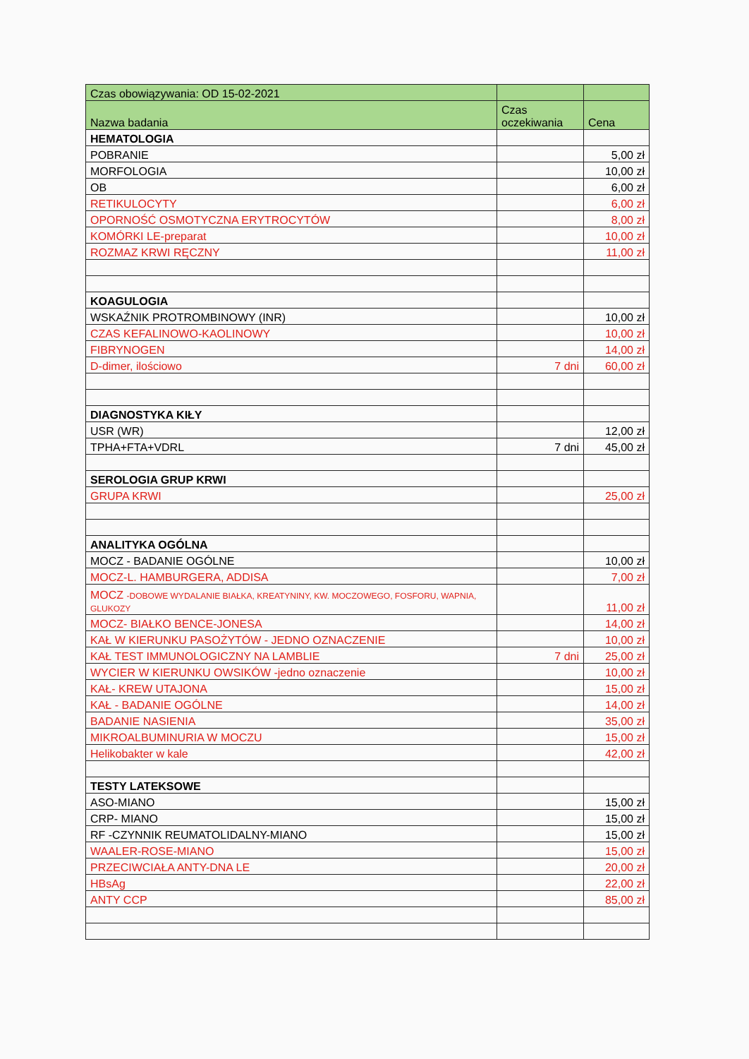| Czas obowiązywania: OD 15-02-2021 | | |
| --- | --- | --- |
| Nazwa badania | Czas oczekiwania | Cena |
| HEMATOLOGIA | | |
| POBRANIE | | 5,00 zł |
| MORFOLOGIA | | 10,00 zł |
| OB | | 6,00 zł |
| RETIKULOCYTY | | 6,00 zł |
| OPORNOŚĆ OSMOTYCZNA ERYTROCYTÓW | | 8,00 zł |
| KOMÓRKI LE-preparat | | 10,00 zł |
| ROZMAZ KRWI RĘCZNY | | 11,00 zł |
| KOAGULOGIA | | |
| WSKAŹNIK PROTROMBINOWY (INR) | | 10,00 zł |
| CZAS KEFALINOWO-KAOLINOWY | | 10,00 zł |
| FIBRYNOGEN | | 14,00 zł |
| D-dimer, ilościowo | 7 dni | 60,00 zł |
| DIAGNOSTYKA KIŁY | | |
| USR (WR) | | 12,00 zł |
| TPHA+FTA+VDRL | 7 dni | 45,00 zł |
| SEROLOGIA GRUP KRWI | | |
| GRUPA KRWI | | 25,00 zł |
| ANALITYKA OGÓLNA | | |
| MOCZ - BADANIE OGÓLNE | | 10,00 zł |
| MOCZ-L. HAMBURGERA, ADDISA | | 7,00 zł |
| MOCZ -DOBOWE WYDALANIE BIAŁKA, KREATYNINY, KW. MOCZOWEGO, FOSFORU, WAPNIA, GLUKOZY | | 11,00 zł |
| MOCZ- BIAŁKO BENCE-JONESA | | 14,00 zł |
| KAŁ W KIERUNKU PASOŻYTÓW - JEDNO OZNACZENIE | | 10,00 zł |
| KAŁ TEST IMMUNOLOGICZNY NA LAMBLIE | 7 dni | 25,00 zł |
| WYCIER W KIERUNKU OWSIKÓW -jedno oznaczenie | | 10,00 zł |
| KAŁ- KREW UTAJONA | | 15,00 zł |
| KAŁ - BADANIE OGÓLNE | | 14,00 zł |
| BADANIE NASIENIA | | 35,00 zł |
| MIKROALBUMINURIA W MOCZU | | 15,00 zł |
| Helikobakter w kale | | 42,00 zł |
| TESTY LATEKSOWE | | |
| ASO-MIANO | | 15,00 zł |
| CRP- MIANO | | 15,00 zł |
| RF -CZYNNIK REUMATOLIDALNY-MIANO | | 15,00 zł |
| WAALER-ROSE-MIANO | | 15,00 zł |
| PRZECIWCIAŁA ANTY-DNA LE | | 20,00 zł |
| HBsAg | | 22,00 zł |
| ANTY CCP | | 85,00 zł |